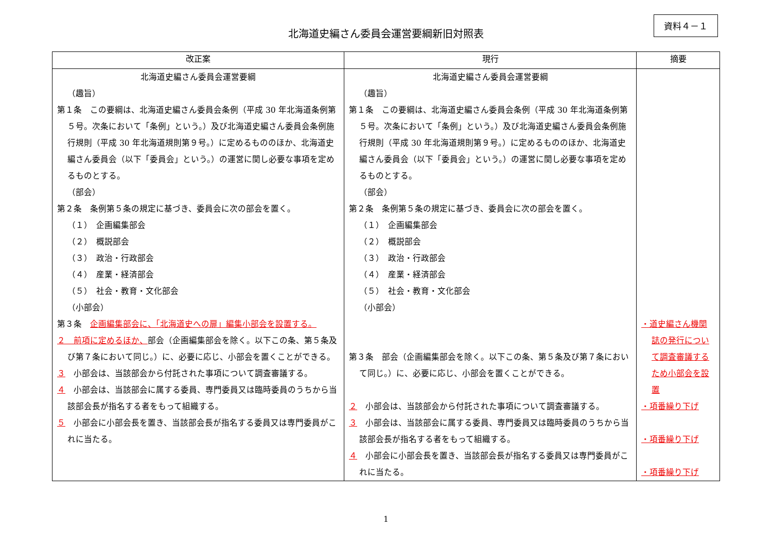北海道史編さん委員会運営要綱新旧対照表
資料４－１
| 改正案 | 現行 | 摘要 |
| --- | --- | --- |
| 北海道史編さん委員会運営要綱 （趣旨） 第１条 この要綱は、北海道史編さん委員会条例（平成 30 年北海道条例第５号。次条において「条例」という。）及び北海道史編さん委員会条例施行規則（平成 30 年北海道規則第９号。）に定めるもののほか、北海道史編さん委員会（以下「委員会」という。）の運営に関し必要な事項を定めるものとする。 （部会） 第２条 条例第５条の規定に基づき、委員会に次の部会を置く。 （１） 企画編集部会 （２） 概説部会 （３） 政治・行政部会 （４） 産業・経済部会 （５） 社会・教育・文化部会 （小部会） 第３条 企画編集部会に、「北海道史への扉」編集小部会を設置する。 ２ 前項に定めるほか、 部会（企画編集部会を除く。以下この条、第５条及び第７条において同じ。）に、必要に応じ、小部会を置くことができる。 ３ 小部会は、当該部会から付託された事項について調査審議する。 ４ 小部会は、当該部会に属する委員、専門委員又は臨時委員のうちから当該部会長が指名する者をもって組織する。 ５ 小部会に小部会長を置き、当該部会長が指名する委員又は専門委員がこれに当たる。 | 北海道史編さん委員会運営要綱 （趣旨） 第１条 この要綱は、北海道史編さん委員会条例（平成 30 年北海道条例第５号。次条において「条例」という。）及び北海道史編さん委員会条例施行規則（平成 30 年北海道規則第９号。）に定めるもののほか、北海道史編さん委員会（以下「委員会」という。）の運営に関し必要な事項を定めるものとする。 （部会） 第２条 条例第５条の規定に基づき、委員会に次の部会を置く。 （１） 企画編集部会 （２） 概説部会 （３） 政治・行政部会 （４） 産業・経済部会 （５） 社会・教育・文化部会 （小部会） 第３条 部会（企画編集部会を除く。以下この条、第５条及び第７条において同じ。）に、必要に応じ、小部会を置くことができる。 ２ 小部会は、当該部会から付託された事項について調査審議する。 ３ 小部会は、当該部会に属する委員、専門委員又は臨時委員のうちから当該部会長が指名する者をもって組織する。 ４ 小部会に小部会長を置き、当該部会長が指名する委員又は専門委員がこれに当たる。 | ・道史編さん機関誌の発行について調査審議するため小部会を設置 ・項番繰り下げ ・項番繰り下げ ・項番繰り下げ |
1